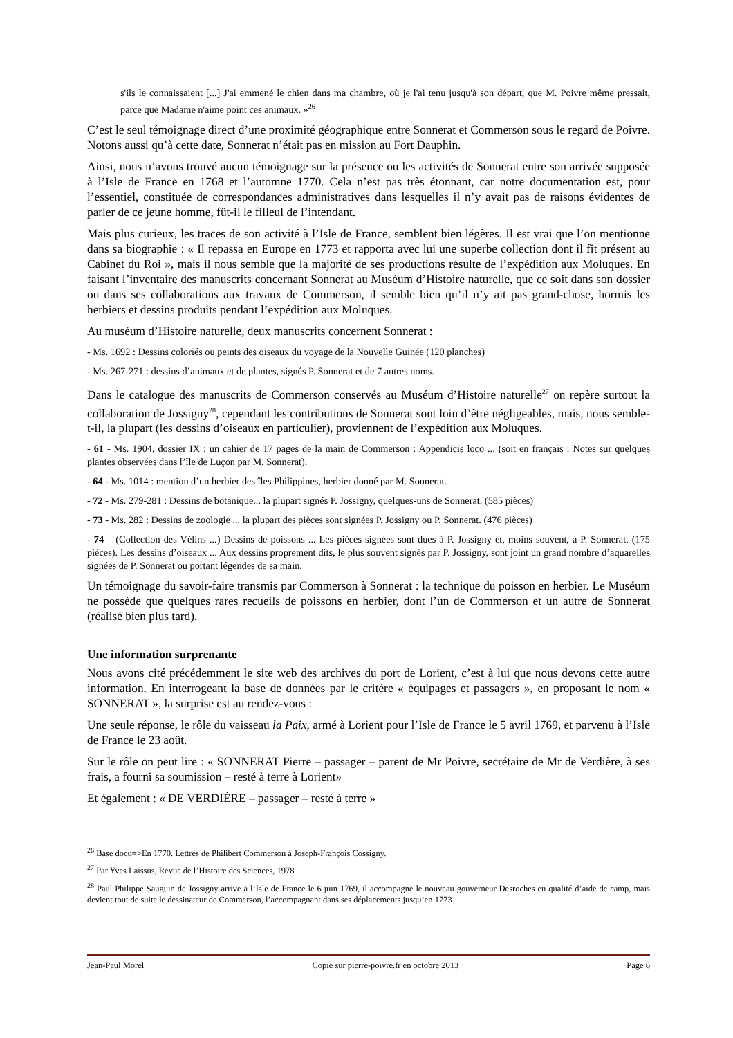s'ils le connaissaient [...] J'ai emmené le chien dans ma chambre, où je l'ai tenu jusqu'à son départ, que M. Poivre même pressait, parce que Madame n'aime point ces animaux. »<sup>26</sup>
C’est le seul témoignage direct d’une proximité géographique entre Sonnerat et Commerson sous le regard de Poivre. Notons aussi qu’à cette date, Sonnerat n’était pas en mission au Fort Dauphin.
Ainsi, nous n’avons trouvé aucun témoignage sur la présence ou les activités de Sonnerat entre son arrivée supposée à l’Isle de France en 1768 et l’automne 1770. Cela n’est pas très étonnant, car notre documentation est, pour l’essentiel, constituée de correspondances administratives dans lesquelles il n’y avait pas de raisons évidentes de parler de ce jeune homme, fût-il le filleul de l’intendant.
Mais plus curieux, les traces de son activité à l’Isle de France, semblent bien légères. Il est vrai que l’on mentionne dans sa biographie : « Il repassa en Europe en 1773 et rapporta avec lui une superbe collection dont il fit présent au Cabinet du Roi », mais il nous semble que la majorité de ses productions résulte de l’expédition aux Moluques. En faisant l’inventaire des manuscrits concernant Sonnerat au Muséum d’Histoire naturelle, que ce soit dans son dossier ou dans ses collaborations aux travaux de Commerson, il semble bien qu’il n’y ait pas grand-chose, hormis les herbiers et dessins produits pendant l’expédition aux Moluques.
Au muséum d’Histoire naturelle, deux manuscrits concernent Sonnerat :
- Ms. 1692 : Dessins coloriés ou peints des oiseaux du voyage de la Nouvelle Guinée (120 planches)
- Ms. 267-271 : dessins d’animaux et de plantes, signés P. Sonnerat et de 7 autres noms.
Dans le catalogue des manuscrits de Commerson conservés au Muséum d’Histoire naturelle<sup>27</sup> on repère surtout la collaboration de Jossigny<sup>28</sup>, cependant les contributions de Sonnerat sont loin d’être négligeables, mais, nous semble-t-il, la plupart (les dessins d’oiseaux en particulier), proviennent de l’expédition aux Moluques.
- 61 - Ms. 1904, dossier IX : un cahier de 17 pages de la main de Commerson : Appendicis loco ... (soit en français : Notes sur quelques plantes observées dans l’île de Luçon par M. Sonnerat).
- 64 - Ms. 1014 : mention d’un herbier des îles Philippines, herbier donné par M. Sonnerat.
- 72 - Ms. 279-281 : Dessins de botanique... la plupart signés P. Jossigny, quelques-uns de Sonnerat. (585 pièces)
- 73 - Ms. 282 : Dessins de zoologie ... la plupart des pièces sont signées P. Jossigny ou P. Sonnerat. (476 pièces)
- 74 – (Collection des Vélins ...) Dessins de poissons ... Les pièces signées sont dues à P. Jossigny et, moins souvent, à P. Sonnerat. (175 pièces). Les dessins d’oiseaux ... Aux dessins proprement dits, le plus souvent signés par P. Jossigny, sont joint un grand nombre d’aquarelles signées de P. Sonnerat ou portant légendes de sa main.
Un témoignage du savoir-faire transmis par Commerson à Sonnerat : la technique du poisson en herbier. Le Muséum ne possède que quelques rares recueils de poissons en herbier, dont l’un de Commerson et un autre de Sonnerat (réalisé bien plus tard).
Une information surprenante
Nous avons cité précédemment le site web des archives du port de Lorient, c’est à lui que nous devons cette autre information. En interrogeant la base de données par le critère « équipages et passagers », en proposant le nom « SONNERAT », la surprise est au rendez-vous :
Une seule réponse, le rôle du vaisseau la Paix, armé à Lorient pour l’Isle de France le 5 avril 1769, et parvenu à l’Isle de France le 23 août.
Sur le rôle on peut lire : « SONNERAT Pierre – passager – parent de Mr Poivre, secrétaire de Mr de Verdière, à ses frais, a fourni sa soumission – resté à terre à Lorient»
Et également : « DE VERDIÈRE – passager – resté à terre »
<sup>26</sup> Base docu=>En 1770. Lettres de Philibert Commerson à Joseph-François Cossigny.
<sup>27</sup> Par Yves Laissus, Revue de l’Histoire des Sciences, 1978
<sup>28</sup> Paul Philippe Sauguin de Jossigny arrive à l’Isle de France le 6 juin 1769, il accompagne le nouveau gouverneur Desroches en qualité d’aide de camp, mais devient tout de suite le dessinateur de Commerson, l’accompagnant dans ses déplacements jusqu’en 1773.
Jean-Paul Morel Copie sur pierre-poivre.fr en octobre 2013 Page 6